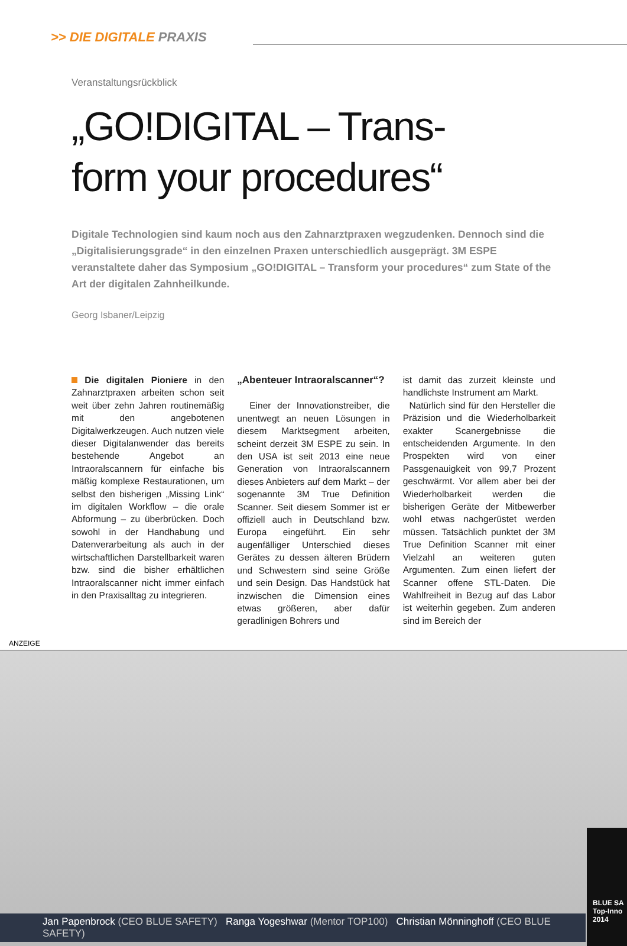>> DIE DIGITALE PRAXIS
Veranstaltungsrückblick
„GO!DIGITAL – Trans-
form your procedures“
Digitale Technologien sind kaum noch aus den Zahnarztpraxen wegzudenken. Dennoch sind die „Digitalisierungsgrade“ in den einzelnen Praxen unterschiedlich ausgeprägt. 3M ESPE veranstaltete daher das Symposium „GO!DIGITAL – Transform your procedures“ zum State of the Art der digitalen Zahnheilkunde.
Georg Isbaner/Leipzig
Die digitalen Pioniere in den Zahnarztpraxen arbeiten schon seit weit über zehn Jahren routinemäßig mit den angebotenen Digitalwerkzeugen. Auch nutzen viele dieser Digitalanwender das bereits bestehende Angebot an Intraoralscannern für einfache bis mäßig komplexe Restaurationen, um selbst den bisherigen „Missing Link“ im digitalen Workflow – die orale Abformung – zu überbrücken. Doch sowohl in der Handhabung und Datenverarbeitung als auch in der wirtschaftlichen Darstellbarkeit waren bzw. sind die bisher erhältlichen Intraoralscanner nicht immer einfach in den Praxisalltag zu integrieren.
„Abenteuer Intraoralscanner“?
Einer der Innovationstreiber, die unentwegt an neuen Lösungen in diesem Marktsegment arbeiten, scheint derzeit 3M ESPE zu sein. In den USA ist seit 2013 eine neue Generation von Intraoralscannern dieses Anbieters auf dem Markt – der sogenannte 3M True Definition Scanner. Seit diesem Sommer ist er offiziell auch in Deutschland bzw. Europa eingeführt. Ein sehr augenfälliger Unterschied dieses Gerätes zu dessen älteren Brüdern und Schwestern sind seine Größe und sein Design. Das Handstück hat inzwischen die Dimension eines etwas größeren, aber dafür geradlinigen Bohrers und
ist damit das zurzeit kleinste und handlichste Instrument am Markt.
Natürlich sind für den Hersteller die Präzision und die Wiederholbarkeit exakter Scanergebnisse die entscheidenden Argumente. In den Prospekten wird von einer Passgenauigkeit von 99,7 Prozent geschwärmt. Vor allem aber bei der Wiederholbarkeit werden die bisherigen Geräte der Mitbewerber wohl etwas nachgerüstet werden müssen. Tatsächlich punktet der 3M True Definition Scanner mit einer Vielzahl an weiteren guten Argumenten. Zum einen liefert der Scanner offene STL-Daten. Die Wahlfreiheit in Bezug auf das Labor ist weiterhin gegeben. Zum anderen sind im Bereich der
ANZEIGE
Jan Papenbrock (CEO BLUE SAFETY) Ranga Yogeshwar (Mentor TOP100) Christian Mönninghoff (CEO BLUE SAFETY)
BLUE SA
Top-Inno
2014